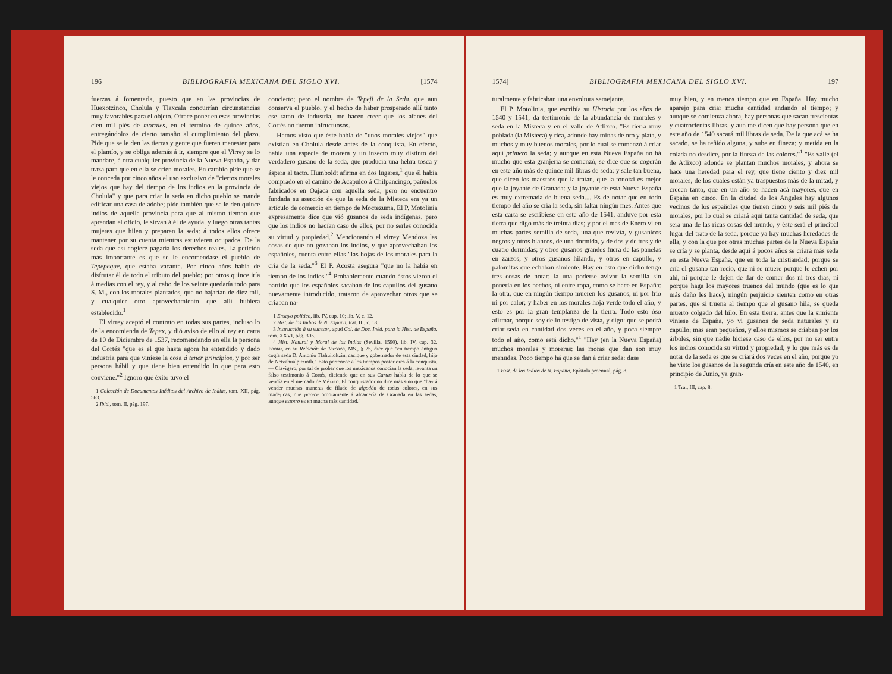196 BIBLIOGRAFIA MEXICANA DEL SIGLO XVI. [1574
fuerzas á fomentarla, puesto que en las provincias de Huexotzinco, Cholula y Tlaxcala concurrían circunstancias muy favorables para el objeto. Ofrece poner en esas provincias cien mil piés de morales, en el término de quince años, entregándolos de cierto tamaño al cumplimiento del plazo. Pide que se le den las tierras y gente que fueren menester para el plantío, y se obliga además á ir, siempre que el Virrey se lo mandare, á otra cualquier provincia de la Nueva España, y dar traza para que en ella se crien morales. En cambio pide que se le conceda por cinco años el uso exclusivo de "ciertos morales viejos que hay del tiempo de los indios en la provincia de Cholula" y que para criar la seda en dicho pueblo se mande edificar una casa de adobe; pide también que se le den quince indios de aquella provincia para que al mismo tiempo que aprendan el oficio, le sirvan á él de ayuda, y luego otras tantas mujeres que hilen y preparen la seda: á todos ellos ofrece mantener por su cuenta mientras estuvieren ocupados. De la seda que así cogiere pagaría los derechos reales. La petición más importante es que se le encomendase el pueblo de Tepepeque, que estaba vacante. Por cinco años habia de disfrutar él de todo el tributo del pueblo; por otros quince iría á medias con el rey, y al cabo de los veinte quedaría todo para S. M., con los morales plantados, que no bajarían de diez mil, y cualquier otro aprovechamiento que allí hubiera establecido.<sup>1</sup>
El virrey aceptó el contrato en todas sus partes, incluso lo de la encomienda de Tepex, y dió aviso de ello al rey en carta de 10 de Diciembre de 1537, recomendando en ella la persona del Cortés "que es el que hasta agora ha entendido y dado industria para que viniese la cosa á tener principios, y por ser persona hábil y que tiene bien entendido lo que para esto conviene."<sup>2</sup> Ignoro qué éxito tuvo el
1 Colección de Documentos Inéditos del Archivo de Indias, tom. XII, pág. 563.
2 Ibid., tom. II, pág. 197.
concierto; pero el nombre de Tepeji de la Seda, que aun conserva el pueblo, y el hecho de haber prosperado allí tanto ese ramo de industria, me hacen creer que los afanes del Cortés no fueron infructuosos.
Hemos visto que éste habla de "unos morales viejos" que existían en Cholula desde antes de la conquista. En efecto, había una especie de morera y un insecto muy distinto del verdadero gusano de la seda, que producía una hebra tosca y áspera al tacto. Humboldt afirma en dos lugares,<sup>1</sup> que él había comprado en el camino de Acapulco á Chilpancingo, pañuelos fabricados en Oajaca con aquella seda; pero no encuentro fundada su aserción de que la seda de la Misteca era ya un artículo de comercio en tiempo de Moctezuma. El P. Motolinia expresamente dice que vió gusanos de seda indígenas, pero que los indios no hacían caso de ellos, por no serles conocida su virtud y propiedad.<sup>2</sup> Mencionando el virrey Mendoza las cosas de que no gozaban los indios, y que aprovechaban los españoles, cuenta entre ellas "las hojas de los morales para la cría de la seda."<sup>3</sup> El P. Acosta asegura "que no la había en tiempo de los indios."<sup>4</sup> Probablemente cuando éstos vieron el partido que los españoles sacaban de los capullos del gusano nuevamente introducido, trataron de aprovechar otros que se criaban na-
1 Ensayo político, lib. IV, cap. 10; lib. V, c. 12.
2 Hist. de los Indios de N. España, trat. III, c. 18.
3 Instrucción á su sucesor, apud Col. de Doc. Inéd. para la Hist. de España, tom. XXVI, pág. 305.
4 Hist. Natural y Moral de las Indias (Sevilla, 1590), lib. IV, cap. 32. Pomar, en su Relación de Tezcoco, MS., § 25, dice que "en tiempo antiguo cogía seda D. Antonio Tlahuitoltzin, cacique y gobernador de esta ciudad, hijo de Netzahualpitzintli." Esto pertenece á los tiempos posteriores á la conquista.— Clavigero, por tal de probar que los mexicanos conocían la seda, levanta un falso testimonio á Cortés, diciendo que en sus Cartas habla de lo que se vendía en el mercado de México. El conquistador no dice más sino que "hay á vender muchas maneras de filado de algodón de todas colores, en sus madejicas, que parece propiamente á alcaicería de Granada en las sedas, aunque estotro es en mucha más cantidad."
1574] BIBLIOGRAFIA MEXICANA DEL SIGLO XVI. 197
turalmente y fabricaban una envoltura semejante.
El P. Motolinia, que escribía su Historia por los años de 1540 y 1541, da testimonio de la abundancia de morales y seda en la Misteca y en el valle de Atlixco. "Es tierra muy poblada (la Misteca) y rica, adonde hay minas de oro y plata, y muchos y muy buenos morales, por lo cual se comenzó á criar aquí primero la seda; y aunque en esta Nueva España no há mucho que esta granjería se comenzó, se dice que se cogerán en este año más de quince mil libras de seda; y sale tan buena, que dicen los maestros que la tratan, que la tonotzi es mejor que la joyante de Granada: y la joyante de esta Nueva España es muy extremada de buena seda.... Es de notar que en todo tiempo del año se cría la seda, sin faltar ningún mes. Antes que esta carta se escribiese en este año de 1541, anduve por esta tierra que digo más de treinta días; y por el mes de Enero vi en muchas partes semilla de seda, una que revivía, y gusanicos negros y otros blancos, de una dormida, y de dos y de tres y de cuatro dormidas; y otros gusanos grandes fuera de las panelas en zarzos; y otros gusanos hilando, y otros en capullo, y palomitas que echaban simiente. Hay en esto que dicho tengo tres cosas de notar: la una poderse avivar la semilla sin ponerla en los pechos, ni entre ropa, como se hace en España: la otra, que en ningún tiempo mueren los gusanos, ni por frio ni por calor; y haber en los morales hoja verde todo el año, y esto es por la gran templanza de la tierra. Todo esto óso afirmar, porque soy dello testigo de vista, y digo: que se podrá criar seda en cantidad dos veces en el año, y poca siempre todo el año, como está dicho."<sup>1</sup> "Hay (en la Nueva España) muchos morales y moreras: las moras que dan son muy menudas. Poco tiempo há que se dan á criar seda: dase
1 Hist. de los Indios de N. España, Epístola proemial, pág. 8.
muy bien, y en menos tiempo que en España. Hay mucho aparejo para criar mucha cantidad andando el tiempo; y aunque se comienza ahora, hay personas que sacan trescientas y cuatrocientas libras, y aun me dicen que hay persona que en este año de 1540 sacará mil libras de seda. De la que acá se ha sacado, se ha teñido alguna, y sube en fineza; y metida en la colada no desdice, por la fineza de las colores."<sup>1</sup> "Es valle (el de Atlixco) adonde se plantan muchos morales, y ahora se hace una heredad para el rey, que tiene ciento y diez mil morales, de los cuales están ya traspuestos más de la mitad, y crecen tanto, que en un año se hacen acá mayores, que en España en cinco. En la ciudad de los Angeles hay algunos vecinos de los españoles que tienen cinco y seis mil piés de morales, por lo cual se criará aquí tanta cantidad de seda, que será una de las ricas cosas del mundo, y éste será el principal lugar del trato de la seda, porque ya hay muchas heredades de ella, y con la que por otras muchas partes de la Nueva España se cría y se planta, desde aquí á pocos años se criará más seda en esta Nueva España, que en toda la cristiandad; porque se cría el gusano tan recio, que ni se muere porque le echen por ahí, ni porque le dejen de dar de comer dos ni tres días, ni porque haga los mayores truenos del mundo (que es lo que más daño les hace), ningún perjuicio sienten como en otras partes, que si truena al tiempo que el gusano hila, se queda muerto colgado del hilo. En esta tierra, antes que la simiente viniese de España, yo vi gusanos de seda naturales y su capullo; mas eran pequeños, y ellos mismos se criaban por los árboles, sin que nadie hiciese caso de ellos, por no ser entre los indios conocida su virtud y propiedad; y lo que más es de notar de la seda es que se criará dos veces en el año, porque yo he visto los gusanos de la segunda cría en este año de 1540, en principio de Junio, ya gran-
1 Trat. III, cap. 8.